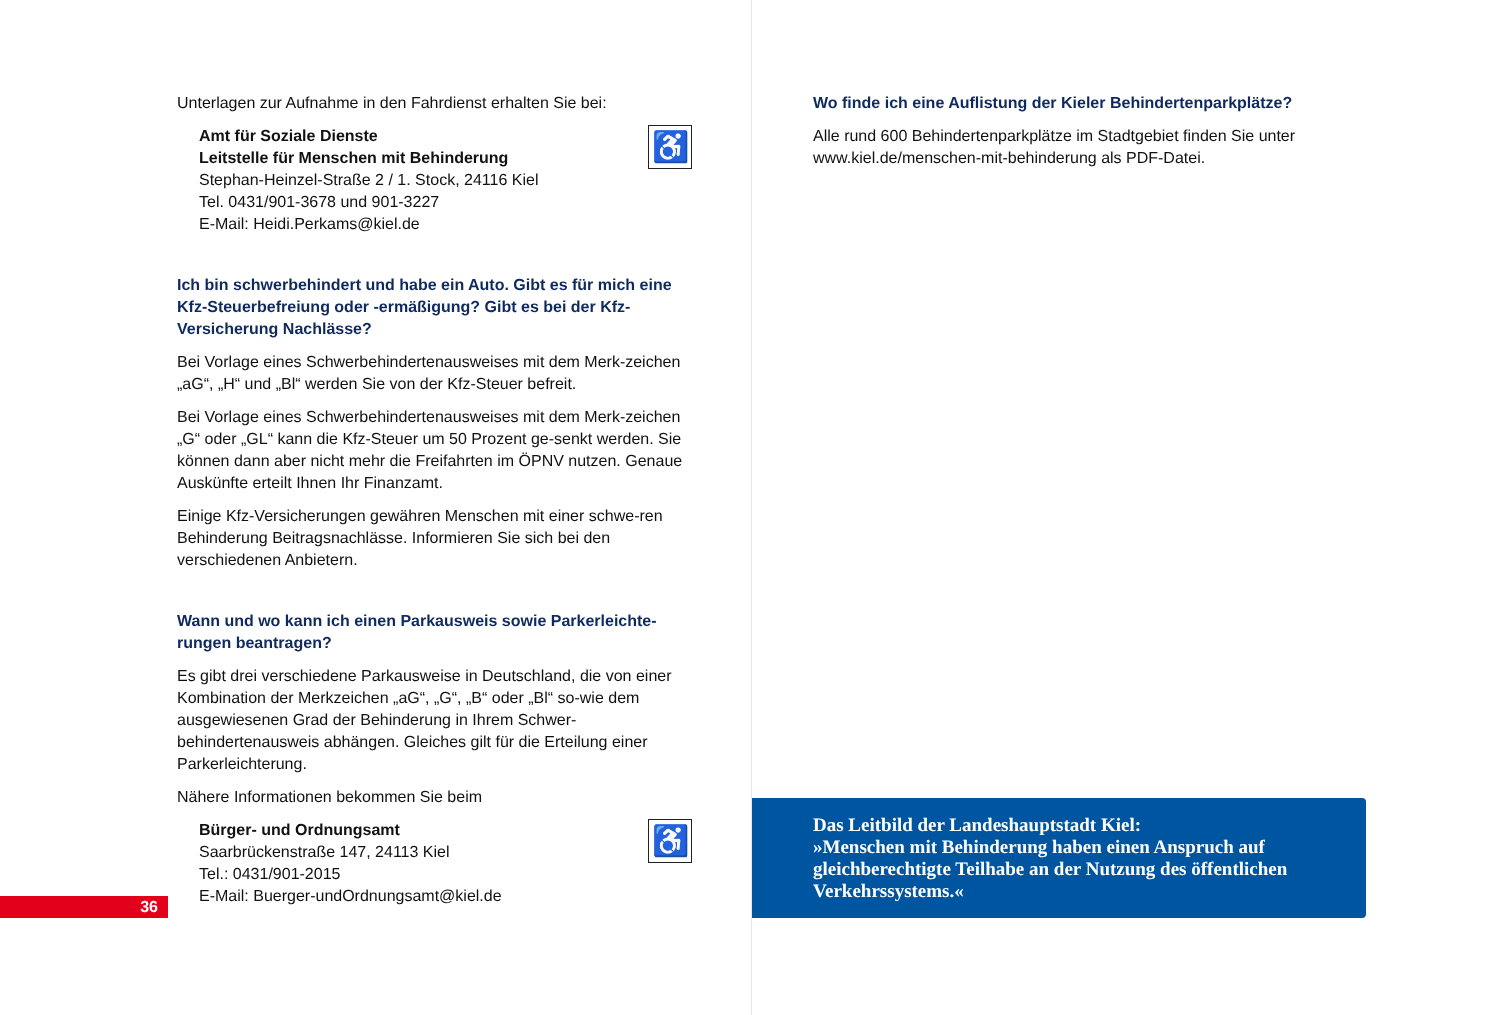Unterlagen zur Aufnahme in den Fahrdienst erhalten Sie bei:
Amt für Soziale Dienste
Leitstelle für Menschen mit Behinderung
Stephan-Heinzel-Straße 2 / 1. Stock, 24116 Kiel
Tel. 0431/901-3678 und 901-3227
E-Mail: Heidi.Perkams@kiel.de
♿
Ich bin schwerbehindert und habe ein Auto. Gibt es für mich eine Kfz-Steuerbefreiung oder -ermäßigung? Gibt es bei der Kfz-Versicherung Nachlässe?
Bei Vorlage eines Schwerbehindertenausweises mit dem Merk-zeichen „aG“, „H“ und „Bl“ werden Sie von der Kfz-Steuer befreit.
Bei Vorlage eines Schwerbehindertenausweises mit dem Merk-zeichen „G“ oder „GL“ kann die Kfz-Steuer um 50 Prozent ge-senkt werden. Sie können dann aber nicht mehr die Freifahrten im ÖPNV nutzen. Genaue Auskünfte erteilt Ihnen Ihr Finanzamt.
Einige Kfz-Versicherungen gewähren Menschen mit einer schwe-ren Behinderung Beitragsnachlässe. Informieren Sie sich bei den verschiedenen Anbietern.
Wann und wo kann ich einen Parkausweis sowie Parkerleichte-rungen beantragen?
Es gibt drei verschiedene Parkausweise in Deutschland, die von einer Kombination der Merkzeichen „aG“, „G“, „B“ oder „Bl“ so-wie dem ausgewiesenen Grad der Behinderung in Ihrem Schwer-behindertenausweis abhängen. Gleiches gilt für die Erteilung einer Parkerleichterung.
Nähere Informationen bekommen Sie beim
Bürger- und Ordnungsamt
Saarbrückenstraße 147, 24113 Kiel
Tel.: 0431/901-2015
E-Mail: Buerger-undOrdnungsamt@kiel.de
♿
36
Wo finde ich eine Auflistung der Kieler Behindertenparkplätze?
Alle rund 600 Behindertenparkplätze im Stadtgebiet finden Sie unter www.kiel.de/menschen-mit-behinderung als PDF-Datei.
Das Leitbild der Landeshauptstadt Kiel:
»Menschen mit Behinderung haben einen Anspruch auf gleichberechtigte Teilhabe an der Nutzung des öffentlichen Verkehrssystems.«